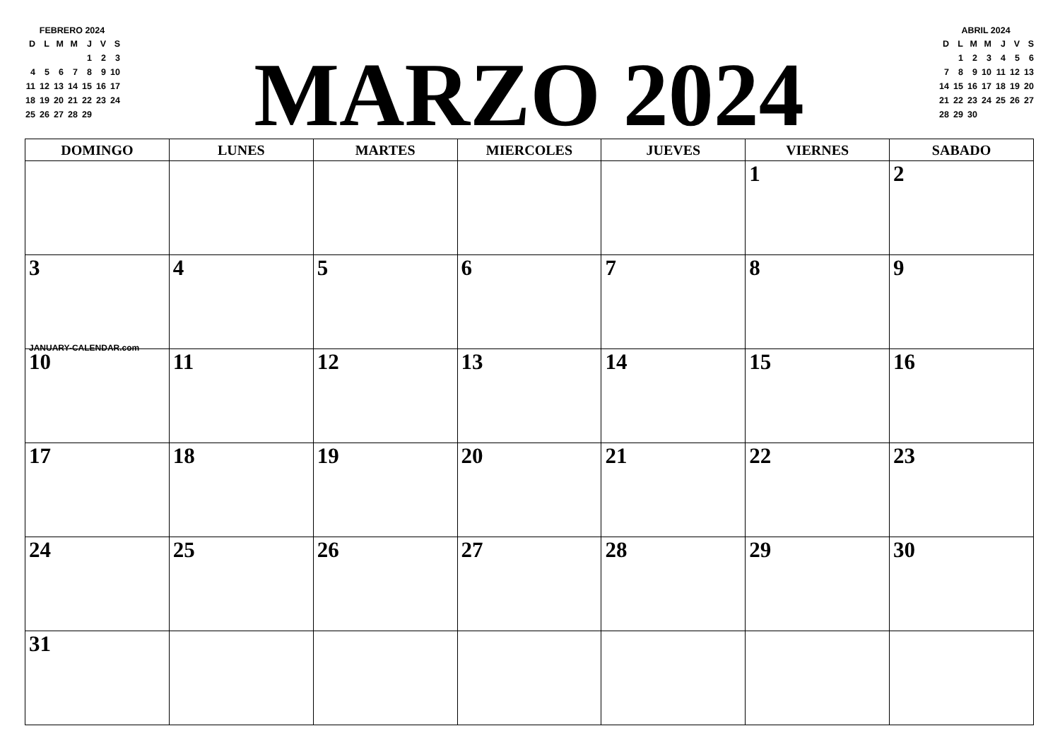FEBRERO 2024
| D | L | M | M | J | V | S |
| --- | --- | --- | --- | --- | --- | --- |
| | | | | 1 | 2 | 3 |
| 4 | 5 | 6 | 7 | 8 | 9 | 10 |
| 11 | 12 | 13 | 14 | 15 | 16 | 17 |
| 18 | 19 | 20 | 21 | 22 | 23 | 24 |
| 25 | 26 | 27 | 28 | 29 | | |
MARZO 2024
ABRIL 2024
| D | L | M | M | J | V | S |
| --- | --- | --- | --- | --- | --- | --- |
| | 1 | 2 | 3 | 4 | 5 | 6 |
| 7 | 8 | 9 | 10 | 11 | 12 | 13 |
| 14 | 15 | 16 | 17 | 18 | 19 | 20 |
| 21 | 22 | 23 | 24 | 25 | 26 | 27 |
| 28 | 29 | 30 | | | | |
| DOMINGO | LUNES | MARTES | MIERCOLES | JUEVES | VIERNES | SABADO |
| --- | --- | --- | --- | --- | --- | --- |
| | | | | | 1 | 2 |
| 3 JANUARY-CALENDAR.com | 4 | 5 | 6 | 7 | 8 | 9 |
| 10 | 11 | 12 | 13 | 14 | 15 | 16 |
| 17 | 18 | 19 | 20 | 21 | 22 | 23 |
| 24 | 25 | 26 | 27 | 28 | 29 | 30 |
| 31 | | | | | | |